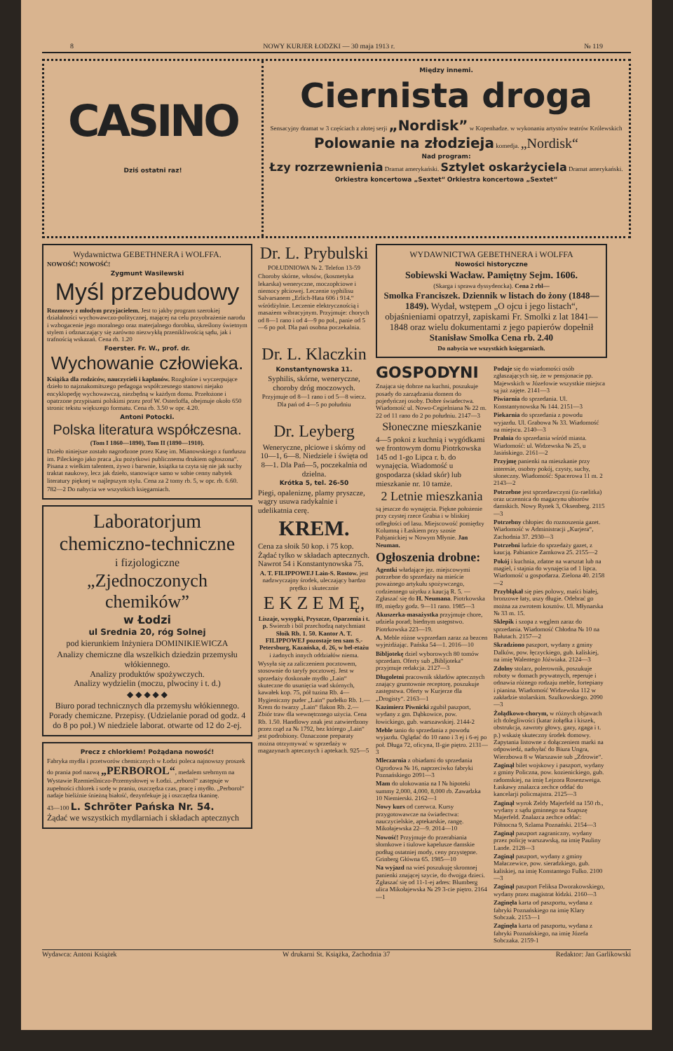8 NOWY KURJER ŁODZKI — 30 maja 1913 r. № 119
CASINO
Dziś ostatni raz!
Między innemi.
Ciernista droga
Sensacyjny dramat w 3 częściach z złotej serji „Nordisk” w Kopenhadze. w wykonaniu artystów teatrów Królewskich
Polowanie na złodzieja komedja. „Nordisk“
Nad program:
Łzy rozrzewnienia Dramat amerykański. Sztylet oskarżyciela Dramat amerykański.
Orkiestra koncertowa „Sextet“ Orkiestra koncertowa „Sextet“
Wydawnictwa GEBETHNERA i WOLFFA.
NOWOŚĆ! NOWOŚĆ!
Zygmunt Wasilewski
Myśl przebudowy
Rozmowy z młodym przyjacielem. Jest to jakby program szerokiej działalności wychowawczo-politycznej, mającej na celu przyobrażenie narodu i wzbogacenie jego moralnego oraz materjalnego dorobku, skreślony świetnym stylem i odznaczający się zarówno niezwykłą przenikliwością sądu, jak i trafnością wskazań. Cena rb. 1.20
Foerster. Fr. W., prof. dr.
Wychowanie człowieka.
Książka dla rodziców, nauczycieli i kapłanów. Rozgłośne i wyczerpujące dzieło to najznakomitszego pedagoga współczesnego stanowi niejako encyklopedję wychowawczą, niezbędną w każdym domu. Przełożone i opatrzone przypisami polskimi przez prof W. Osterloffa, obejmuje około 650 stronic tekstu większego formatu. Cena rb. 3.50 w opr. 4.20.
Antoni Potocki.
Polska literatura współczesna.
(Tom I 1860—1890), Tom II (1890—1910).
Dzieło niniejsze zostało nagrodzone przez Kasę im. Mianowskiego z funduszu im. Pileckiego jako praca „ku pożytkowi publicznemu drukiem ogłoszona“. Pisana z wielkim talentem, żywo i barwnie, książka ta czyta się nie jak suchy traktat naukowy, lecz jak dzieło, stanowiące samo w sobie cenny nabytek literatury pięknej w najlepszym stylu. Cena za 2 tomy rb. 5, w opr. rb. 6.60.
782—2 Do nabycia we wszystkich księgarniach.
Laboratorjum chemiczno-techniczne
i fizjologiczne
„Zjednoczonych chemików”
w Łodzi
ul Srednia 20, róg Solnej
pod kierunkiem Inżyniera DOMINIKIEWICZA
Analizy chemiczne dla wszelkich dziedzin przemysłu włókiennego.
Analizy produktów spożywczych.
Analizy wydzielin (moczu, plwociny i t. d.)
◆ ◆ ◆ ◆ ◆
Biuro porad technicznych dla przemysłu włókiennego. Porady chemiczne. Przepisy. (Udzielanie porad od godz. 4 do 8 po poł.) W niedziele laborat. otwarte od 12 do 2-ej.
Precz z chlorkiem! Pożądana nowość!
Fabryka mydła i przetworów chemicznych w Łodzi poleca najnowszy proszek do prania pod nazwą „PERBOROL“, medalem srebrnym na Wystawie Rzemieślniczo-Przemysłowej w Łodzi. „erborol“ zastępuje w zupełności chlorek i sodę w praniu, oszczędza czas, pracę i mydło. „Perborol“ nadaje bieliźnie śnieżną białość, dezynfekuje ją i oszczędza tkaninę.
43—100 L. Schröter Pańska Nr. 54.
Żądać we wszystkich mydlarniach i składach aptecznych
Dr. L. Prybulski
POŁUDNIOWA № 2. Telefon 13-59
Choroby skórne, włosów, (kosmetyka lekarska) weneryczne, moczopłciowe i niemocy płciowej. Leczenie syphilisu Salvarsanem „Erlich-Hata 606 i 914.“ wśródżylnie. Leczenie elektrycznością i masażem wibracyjnym. Przyjmuje: chorych od 8—1 rano i od 4—9 po poł., panie od 5—6 po poł. Dla pań osobna poczekalnia.
Dr. L. Klaczkin
Konstantynowska 11.
Syphilis, skórne, weneryczne, choroby dróg moczowych.
Przyjmuje od 8—1 rano i od 5—8 wiecz. Dla pań od 4—5 po południu
Dr. Leyberg
Weneryczne, płciowe i skórny od 10—1, 6—8. Niedziele i święta od 8—1. Dla Pań—5, poczekalnia od dzielna.
Krótka 5, tel. 26-50
Piegi, opaleniznę, plamy pryszcze, wągry usuwa radykalnie i udelikatnia cerę.
KREM.
Cena za słoik 50 kop. i 75 kop. Żądać tylko w składach aptecznych. Nawrot 54 i Konstantynowska 75.
A. T. FILIPPOWEJ Lain-S. Rostow. jest nadzwyczajny środek, uleczający bardzo prędko i skutecznie
E K Z E M Ę,
Liszaje, wysypki, Pryszcze, Oparzenia i t. p. Swierzb i ból przechodzą natychmiast Słoik Rb. 1. 50. Kantor A. T. FILIPPOWEJ pozostaje ten sam S.-Petersburg, Kazańska, d. 26, w bel-etażu i żadnych innych oddziałów niema.
Wysyła się za zaliczeniem pocztowem, stosownie do taryfy pocztowej. Jest w sprzedaży doskonałe mydło „Lain“ skuteczne do usunięcia wad skórnych, kawałek kop. 75, pół tuzina Rb. 4—Hygieniczny puder „Lain“ pudełko Rb. 1.—Krem do twarzy „Lain“ flakon Rb. 2.—Zbiór traw dla wewnętrznego użycia. Cena Rb. 1.50. Handlowy znak jest zatwierdzony przez rząd za № 1792, bez którego „Lain“ jest podrobiony. Oznaczone preparaty można otrzymywać w sprzedaży w magazynach aptecznych i aptekach. 925—5
WYDAWNICTWA GEBETHNERA i WOLFFA
Nowości historyczne
Sobiewski Wacław. Pamiętny Sejm. 1606.
(Skarga i sprawa dyssydencka). Cena 2 rbl—
Smolka Franciszek. Dziennik w listach do żony (1848—1849). Wydał, wstępem „O ojcu i jego listach“, objaśnieniami opatrzył, zapiskami Fr. Smolki z lat 1841—1848 oraz wielu dokumentami z jego papierów dopełnił Stanisław Smolka Cena rb. 2.40
Do nabycia we wszystkich księgarniach.
GOSPODYNI
Znająca się dobrze na kuchni, poszukuje posady do zarządzania domem do pojedyńczej osoby. Dobre świadectwa. Wiadomość ul. Nowo-Cegielniana № 22 m. 22 od 11 rano do 2 po południu. 2147—3
Słoneczne mieszkanie
4—5 pokoi z kuchnią i wygódkami we frontowym domu Piotrkowska 145 od 1-go Lipca r. b. do wynajęcia. Wiadomość u gospodarza (skład skór) lub mieszkanie nr. 10 tamże.
2 Letnie mieszkania
są jeszcze do wynajęcia. Piękne położenie przy czystej rzece Grabia i w bliskiej odległości od lasu. Miejscowość pomiędzy Kolumną i Łaskiem przy szosie Pabjanickiej w Nowym Młynie. Jan Neuman.
Ogłoszenia drobne:
Agentki władające jęz. miejscowymi potrzebne do sprzedaży na mieście poważnego artykułu spożywczego, codziennego użytku z kaucją R. 5. — Zgłaszać się do H. Neumana. Piotrkowska 89, między godz. 9—11 rano. 1985—3
Akuszerka-masażystka przyjmuje chore, udziela porad; biednym ustępstwo. Piotrkowska 223—19.
A. Meble różne wyprzedam zaraz za bezcen wyjeżdżając. Pańska 54—1. 2016—10
Bibljotekę dziel wyborowych 80 tomów sprzedam. Oferty sub „Bibljoteka“ przyjmuje redakcja. 2127—3
Długoletni pracownik składów aptecznych znający gruntownie receptorę, poszukuje zastępstwa. Oferty w Kurjerze dla „Drogisty“. 2163—1
Kazimierz Piwnicki zgubił paszport, wydany z gm. Dąbkowice, pow. łowickiego, gub. warszawskiej. 2144-2
Meble tanio do sprzedania z powodu wyjazdu. Oglądać do 10 rano i 3 ej i 6-ej po poł. Długa 72, oficyna, II-gie piętro. 2131—3
Mleczarnia z obiadami do sprzedania Ogrodowa № 16, naprzeciwko fabryki Poznańskiego 2091—3
Mam do ulokowania na I № hipoteki summy 2,000, 4,000, 8,000 rb. Zawadzka 10 Niemierski. 2162—1
Nowy kurs od czerwca. Kursy przygotowawcze na świadectwa: nauczycielskie, aptekarskie, rangę. Mikołajewska 22—9. 2014—10
Nowość! Przyjmuje do przerabiania słomkowe i tiulowe kapelusze damskie podług ostatniej mody, ceny przystępne. Grinberg Główna 65. 1985—10
Na wyjazd na wieś poszukuję skromnej panienki znającej szycie, do dwojga dzieci. Zgłaszać się od 11-1-ej adres: Blumberg ulica Mikołajewska № 29 3-cie piętro. 2164—1
Podaje się do wiadomości osób zgłaszających się, że w pensjonacie pp. Majewskich w Józefowie wszystkie miejsca są już zajęte. 2141—3
Piwiarnia do sprzedania. Ul. Konstantynowska № 144. 2151—3
Piekarnia do sprzedania z powodu wyjazdu. Ul. Grabowa № 33. Wiadomość na miejscu. 2140—3
Pralnia do sprzedania wśród miasta. Wiadomość: ul. Widzewska № 25, u Jasińskiego. 2161—2
Przyjmę panienki na mieszkanie przy interesie, osobny pokój, czysty, suchy, słoneczny. Wiadomość: Spacerowa 11 m. 2 2143—2
Potrzebne jest sprzedawczyni (iz-raelitka) oraz uczennica do magazynu ubiorów damskich. Nowy Rynek 3, Oksenberg. 2115—3
Potrzebny chłopiec do roznoszenia gazet. Wiadomość w Administracji „Kurjera“, Zachodnia 37. 2930—3
Potrzebni ludzie do sprzedaży gazet, z kaucją. Pabianice Zamkowa 25. 2155—2
Pokój i kuchnia, zdatne na warsztat lub na magiel, i stajnia do wynajęcia od 1 lipca. Wiadomość u gospodarza. Zielona 40. 2158—2
Przybłąkał się pies polowy, maści białej, bronzowe łaty, uszy długie. Odebrać go można za zwrotem kosztów. Ul. Młynarska № 33 m. 15.
Sklepik i szopa z węglem zaraz do sprzedania. Wiadomość Chłodna № 10 na Bałutach. 2157—2
Skradziono paszport, wydany z gminy Dalków, pow. łęczyckiego, gub. kaliskiej, na imię Walentego Jóźwiaka. 2124—3
Zdolny stolarz, polerownik, poszukuje roboty w domach prywatnych, reperuje i odnawia różnego rodzaju meble, fortepiany i pianina. Wiadomość Widzewska 112 w zakładzie stolarskim. Szulkowskiego. 2090—3
Żołądkowo-chorym, w różnych objawach ich dolegliwości (katar żołądka i kiszek, obstrukcja, zawroty głowy, gazy, zgaga i t. p.) wskażę skuteczny środek domowy. Zapytania listowne z dołączeniem marki na odpowiedź, nadsyłać do Biura Ungra, Wierzbowa 8 w Warszawie sub „Zdrowie“.
Zaginął bilet wojskowy i paszport, wydany z gminy Policzna, pow. kozienickiego, gub. radomskiej, na imię Lejzora Rosenzweiga. Łaskawy znalazca zechce oddać do kancelarji policmajstra. 2125—3
Zaginął wyrok Zeldy Majerfeld na 150 rb., wydany z sądu gminnego na Szapszę Majerfeld. Znalazca zechce oddać: Północna 9, Szlama Poznański. 2154—3
Zaginął paszport zagraniczny, wydany przez policję warszawską, na imię Pauliny Lande. 2128—3
Zaginął paszport, wydany z gminy Małaczewice, pow. sieradzkiego, gub. kaliskiej, na imię Konstantego Fulko. 2100—3
Zaginął paszport Feliksa Dworakowskiego, wydany przez magistrat łódzki. 2160—3
Zaginęła karta od paszportu, wydana z fabryki Poznańskiego na imię Klary Sobczak. 2153—1
Zaginęła karta od paszportu, wydana z fabryki Poznańskiego, na imię Józefa Sobczaka. 2159-1
Wydawca: Antoni Książek W drukarni St. Książka, Zachodnia 37 Redaktor: Jan Garlikowski